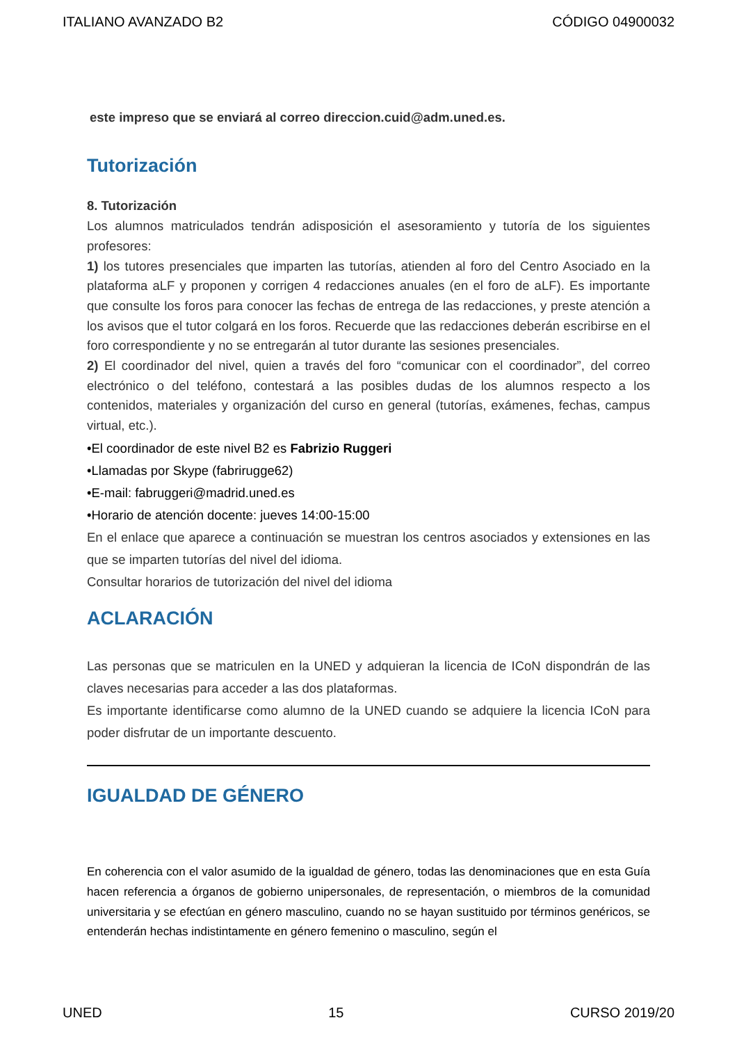ITALIANO AVANZADO B2 CÓDIGO 04900032
este impreso que se enviará al correo direccion.cuid@adm.uned.es.
Tutorización
8. Tutorización
Los alumnos matriculados tendrán adisposición el asesoramiento y tutoría de los siguientes profesores:
1) los tutores presenciales que imparten las tutorías, atienden al foro del Centro Asociado en la plataforma aLF y proponen y corrigen 4 redacciones anuales (en el foro de aLF). Es importante que consulte los foros para conocer las fechas de entrega de las redacciones, y preste atención a los avisos que el tutor colgará en los foros. Recuerde que las redacciones deberán escribirse en el foro correspondiente y no se entregarán al tutor durante las sesiones presenciales.
2) El coordinador del nivel, quien a través del foro “comunicar con el coordinador”, del correo electrónico o del teléfono, contestará a las posibles dudas de los alumnos respecto a los contenidos, materiales y organización del curso en general (tutorías, exámenes, fechas, campus virtual, etc.).
•El coordinador de este nivel B2 es Fabrizio Ruggeri
•Llamadas por Skype (fabrirugge62)
•E-mail: fabruggeri@madrid.uned.es
•Horario de atención docente: jueves 14:00-15:00
En el enlace que aparece a continuación se muestran los centros asociados y extensiones en las que se imparten tutorías del nivel del idioma.
Consultar horarios de tutorización del nivel del idioma
ACLARACIÓN
Las personas que se matriculen en la UNED y adquieran la licencia de ICoN dispondrán de las claves necesarias para acceder a las dos plataformas.
Es importante identificarse como alumno de la UNED cuando se adquiere la licencia ICoN para poder disfrutar de un importante descuento.
IGUALDAD DE GÉNERO
En coherencia con el valor asumido de la igualdad de género, todas las denominaciones que en esta Guía hacen referencia a órganos de gobierno unipersonales, de representación, o miembros de la comunidad universitaria y se efectúan en género masculino, cuando no se hayan sustituido por términos genéricos, se entenderán hechas indistintamente en género femenino o masculino, según el
UNED 15 CURSO 2019/20